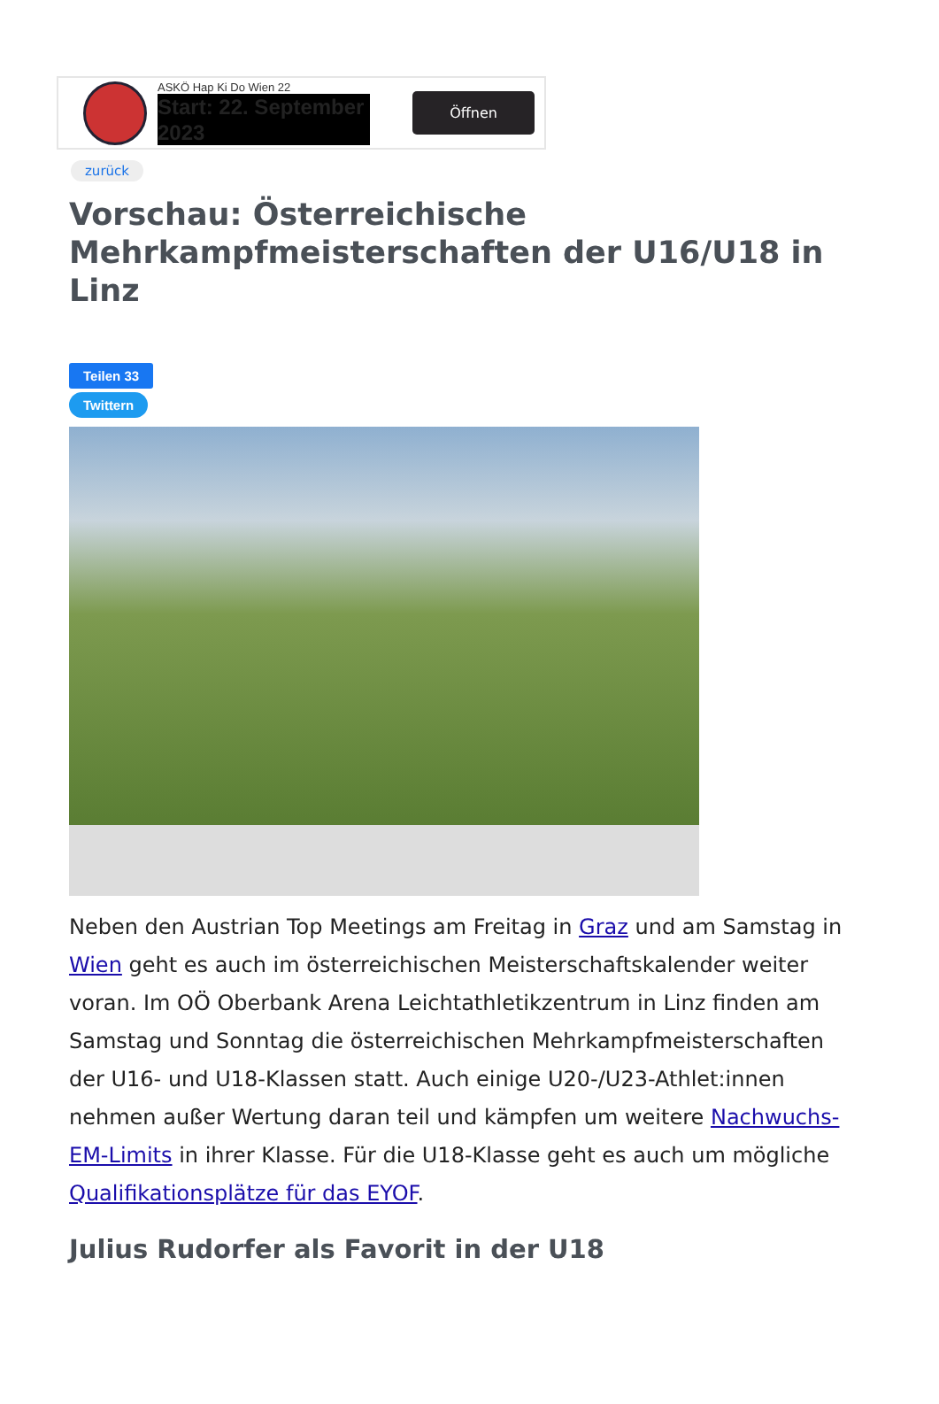ASKÖ Hap Ki Do Wien 22
Start: 22. September 2023
Öffnen
zurück
Vorschau: Österreichische Mehrkampfmeisterschaften der U16/U18 in Linz
Teilen 33
Twittern
Neben den Austrian Top Meetings am Freitag in Graz und am Samstag in Wien geht es auch im österreichischen Meisterschaftskalender weiter voran. Im OÖ Oberbank Arena Leichtathletikzentrum in Linz finden am Samstag und Sonntag die österreichischen Mehrkampfmeisterschaften der U16- und U18-Klassen statt. Auch einige U20-/U23-Athlet:innen nehmen außer Wertung daran teil und kämpfen um weitere Nachwuchs-EM-Limits in ihrer Klasse. Für die U18-Klasse geht es auch um mögliche Qualifikationsplätze für das EYOF.
Julius Rudorfer als Favorit in der U18